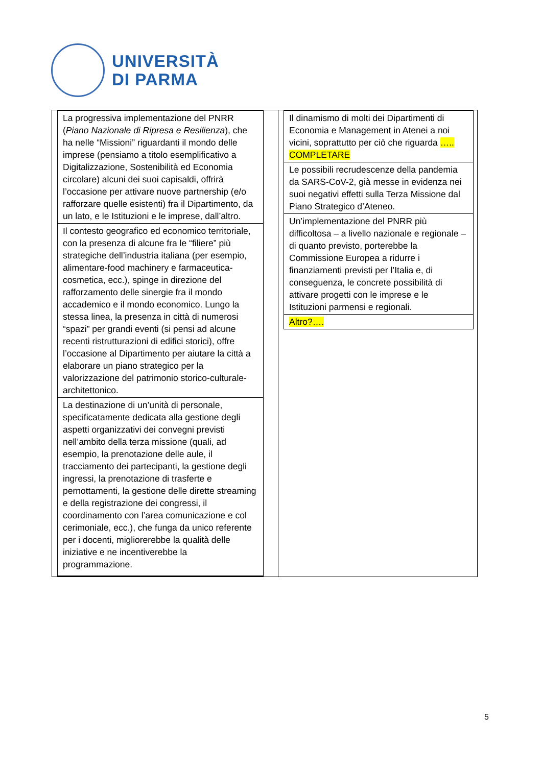UNIVERSITÀ
DI PARMA
La progressiva implementazione del PNRR (Piano Nazionale di Ripresa e Resilienza), che ha nelle “Missioni” riguardanti il mondo delle imprese (pensiamo a titolo esemplificativo a Digitalizzazione, Sostenibilità ed Economia circolare) alcuni dei suoi capisaldi, offrirà l’occasione per attivare nuove partnership (e/o rafforzare quelle esistenti) fra il Dipartimento, da un lato, e le Istituzioni e le imprese, dall’altro.
Il contesto geografico ed economico territoriale, con la presenza di alcune fra le “filiere” più strategiche dell’industria italiana (per esempio, alimentare-food machinery e farmaceutica-cosmetica, ecc.), spinge in direzione del rafforzamento delle sinergie fra il mondo accademico e il mondo economico. Lungo la stessa linea, la presenza in città di numerosi “spazi” per grandi eventi (si pensi ad alcune recenti ristrutturazioni di edifici storici), offre l’occasione al Dipartimento per aiutare la città a elaborare un piano strategico per la valorizzazione del patrimonio storico-culturale-architettonico.
La destinazione di un’unità di personale, specificatamente dedicata alla gestione degli aspetti organizzativi dei convegni previsti nell’ambito della terza missione (quali, ad esempio, la prenotazione delle aule, il tracciamento dei partecipanti, la gestione degli ingressi, la prenotazione di trasferte e pernottamenti, la gestione delle dirette streaming e della registrazione dei congressi, il coordinamento con l’area comunicazione e col cerimoniale, ecc.), che funga da unico referente per i docenti, migliorerebbe la qualità delle iniziative e ne incentiverebbe la programmazione.
Il dinamismo di molti dei Dipartimenti di Economia e Management in Atenei a noi vicini, soprattutto per ciò che riguarda ….. COMPLETARE
Le possibili recrudescenze della pandemia da SARS-CoV-2, già messe in evidenza nei suoi negativi effetti sulla Terza Missione dal Piano Strategico d’Ateneo.
Un’implementazione del PNRR più difficoltosa – a livello nazionale e regionale – di quanto previsto, porterebbe la Commissione Europea a ridurre i finanziamenti previsti per l’Italia e, di conseguenza, le concrete possibilità di attivare progetti con le imprese e le Istituzioni parmensi e regionali.
Altro?….
5